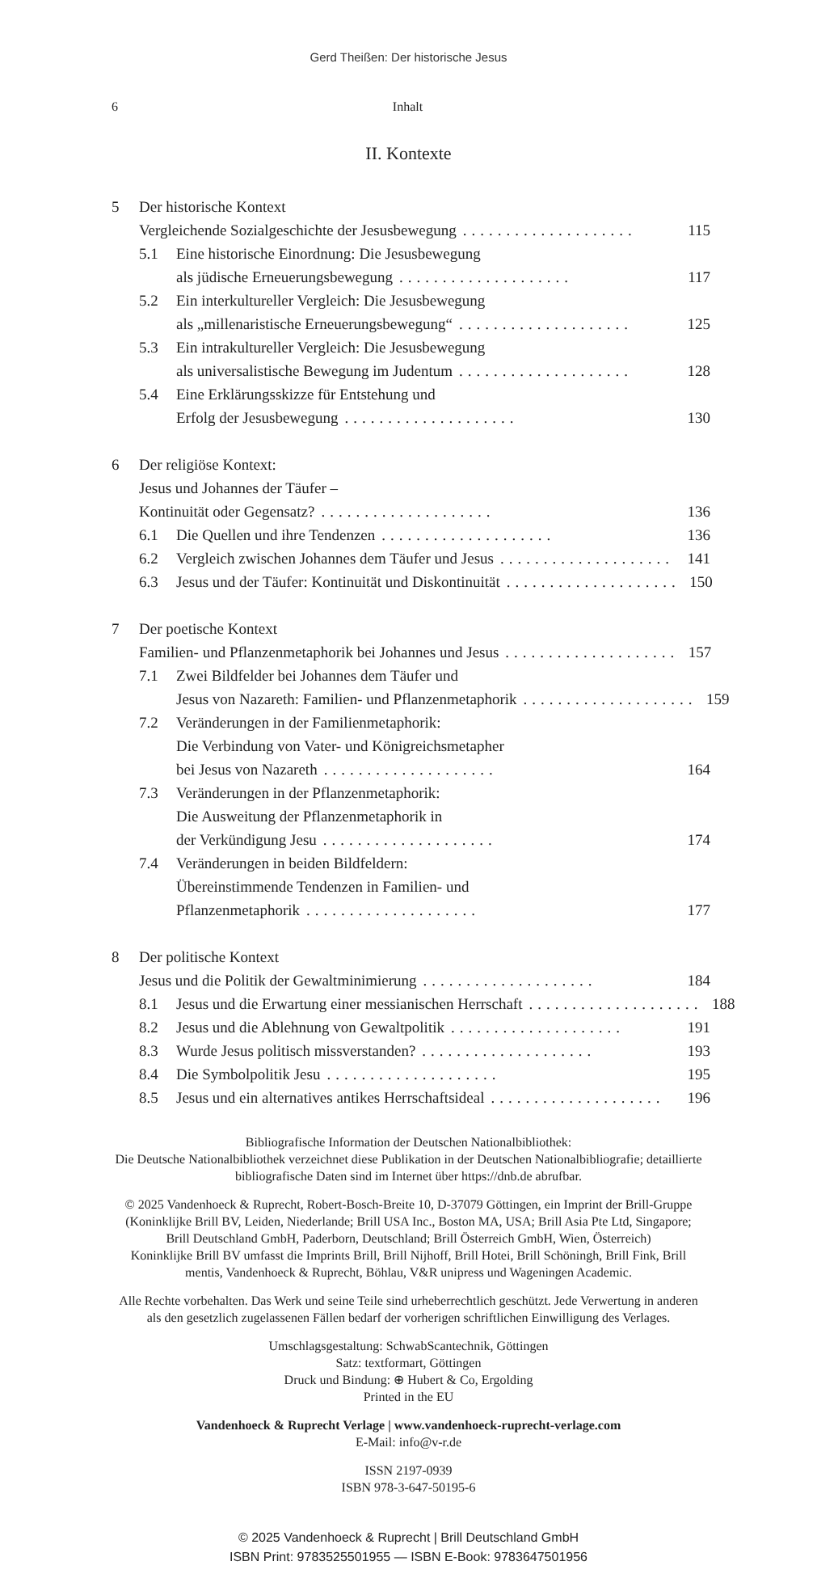Gerd Theißen: Der historische Jesus
6 Inhalt
II. Kontexte
5 Der historische Kontext
Vergleichende Sozialgeschichte der Jesusbewegung....................
115
5.1 Eine historische Einordnung: Die Jesusbewegung
als jüdische Erneuerungsbewegung....................
117
5.2 Ein interkultureller Vergleich: Die Jesusbewegung
als „millenaristische Erneuerungsbewegung“....................
125
5.3 Ein intrakultureller Vergleich: Die Jesusbewegung
als universalistische Bewegung im Judentum....................
128
5.4 Eine Erklärungsskizze für Entstehung und
Erfolg der Jesusbewegung....................
130
6 Der religiöse Kontext:
Jesus und Johannes der Täufer –
Kontinuität oder Gegensatz?....................
136
6.1 Die Quellen und ihre Tendenzen....................
136
6.2 Vergleich zwischen Johannes dem Täufer und Jesus....................
141
6.3 Jesus und der Täufer: Kontinuität und Diskontinuität....................
150
7 Der poetische Kontext
Familien- und Pflanzenmetaphorik bei Johannes und Jesus....................
157
7.1 Zwei Bildfelder bei Johannes dem Täufer und
Jesus von Nazareth: Familien- und Pflanzenmetaphorik....................
159
7.2 Veränderungen in der Familienmetaphorik:
Die Verbindung von Vater- und Königreichsmetapher
bei Jesus von Nazareth....................
164
7.3 Veränderungen in der Pflanzenmetaphorik:
Die Ausweitung der Pflanzenmetaphorik in
der Verkündigung Jesu....................
174
7.4 Veränderungen in beiden Bildfeldern:
Übereinstimmende Tendenzen in Familien- und
Pflanzenmetaphorik....................
177
8 Der politische Kontext
Jesus und die Politik der Gewaltminimierung....................
184
8.1 Jesus und die Erwartung einer messianischen Herrschaft....................
188
8.2 Jesus und die Ablehnung von Gewaltpolitik....................
191
8.3 Wurde Jesus politisch missverstanden?....................
193
8.4 Die Symbolpolitik Jesu....................
195
8.5 Jesus und ein alternatives antikes Herrschaftsideal....................
196
Bibliografische Information der Deutschen Nationalbibliothek:
Die Deutsche Nationalbibliothek verzeichnet diese Publikation in der Deutschen Nationalbibliografie; detaillierte bibliografische Daten sind im Internet über https://dnb.de abrufbar.
© 2025 Vandenhoeck & Ruprecht, Robert-Bosch-Breite 10, D-37079 Göttingen, ein Imprint der Brill-Gruppe
(Koninklijke Brill BV, Leiden, Niederlande; Brill USA Inc., Boston MA, USA; Brill Asia Pte Ltd, Singapore; Brill Deutschland GmbH, Paderborn, Deutschland; Brill Österreich GmbH, Wien, Österreich)
Koninklijke Brill BV umfasst die Imprints Brill, Brill Nijhoff, Brill Hotei, Brill Schöningh, Brill Fink, Brill mentis, Vandenhoeck & Ruprecht, Böhlau, V&R unipress und Wageningen Academic.
Alle Rechte vorbehalten. Das Werk und seine Teile sind urheberrechtlich geschützt. Jede Verwertung in anderen als den gesetzlich zugelassenen Fällen bedarf der vorherigen schriftlichen Einwilligung des Verlages.
Umschlagsgestaltung: SchwabScantechnik, Göttingen
Satz: textformart, Göttingen
Druck und Bindung: ⊕ Hubert & Co, Ergolding
Printed in the EU
Vandenhoeck & Ruprecht Verlage | www.vandenhoeck-ruprecht-verlage.com
E-Mail: info@v-r.de
ISSN 2197-0939
ISBN 978-3-647-50195-6
© 2025 Vandenhoeck & Ruprecht | Brill Deutschland GmbH
ISBN Print: 9783525501955 — ISBN E-Book: 9783647501956